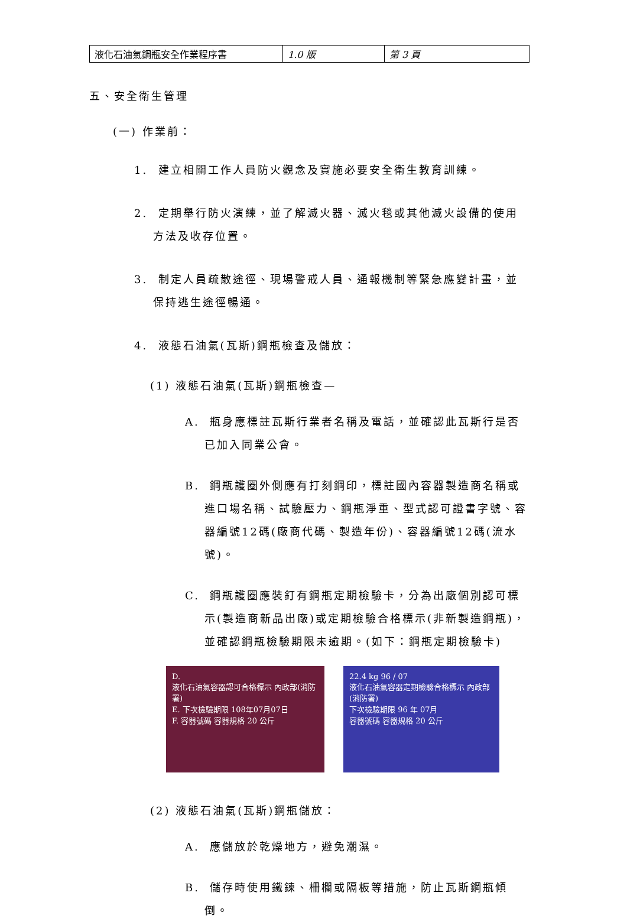| 液化石油氣鋼瓶安全作業程序書 | 1.0 版 | 第 3 頁 |
五、安全衛生管理
(一) 作業前：
1. 建立相關工作人員防火觀念及實施必要安全衛生教育訓練。
2. 定期舉行防火演練，並了解滅火器、滅火毯或其他滅火設備的使用方法及收存位置。
3. 制定人員疏散途徑、現場警戒人員、通報機制等緊急應變計畫，並保持逃生途徑暢通。
4. 液態石油氣(瓦斯)鋼瓶檢查及儲放：
(1) 液態石油氣(瓦斯)鋼瓶檢查—
A. 瓶身應標註瓦斯行業者名稱及電話，並確認此瓦斯行是否已加入同業公會。
B. 鋼瓶護圈外側應有打刻鋼印，標註國內容器製造商名稱或進口場名稱、試驗壓力、鋼瓶淨重、型式認可證書字號、容器編號12碼(廠商代碼、製造年份)、容器編號12碼(流水號)。
C. 鋼瓶護圈應裝釘有鋼瓶定期檢驗卡，分為出廠個別認可標示(製造商新品出廠)或定期檢驗合格標示(非新製造鋼瓶)，並確認鋼瓶檢驗期限未逾期。(如下：鋼瓶定期檢驗卡)
D.
液化石油氣容器認可合格標示 內政部(消防署)
E. 下次檢驗期限 108年07月07日
F. 容器號碼 容器規格 20 公斤
22.4 kg 96 / 07
液化石油氣容器定期檢驗合格標示 內政部(消防署)
下次檢驗期限 96 年 07月
容器號碼 容器規格 20 公斤
(2) 液態石油氣(瓦斯)鋼瓶儲放：
A. 應儲放於乾燥地方，避免潮濕。
B. 儲存時使用鐵鍊、柵欄或隔板等措施，防止瓦斯鋼瓶傾倒。